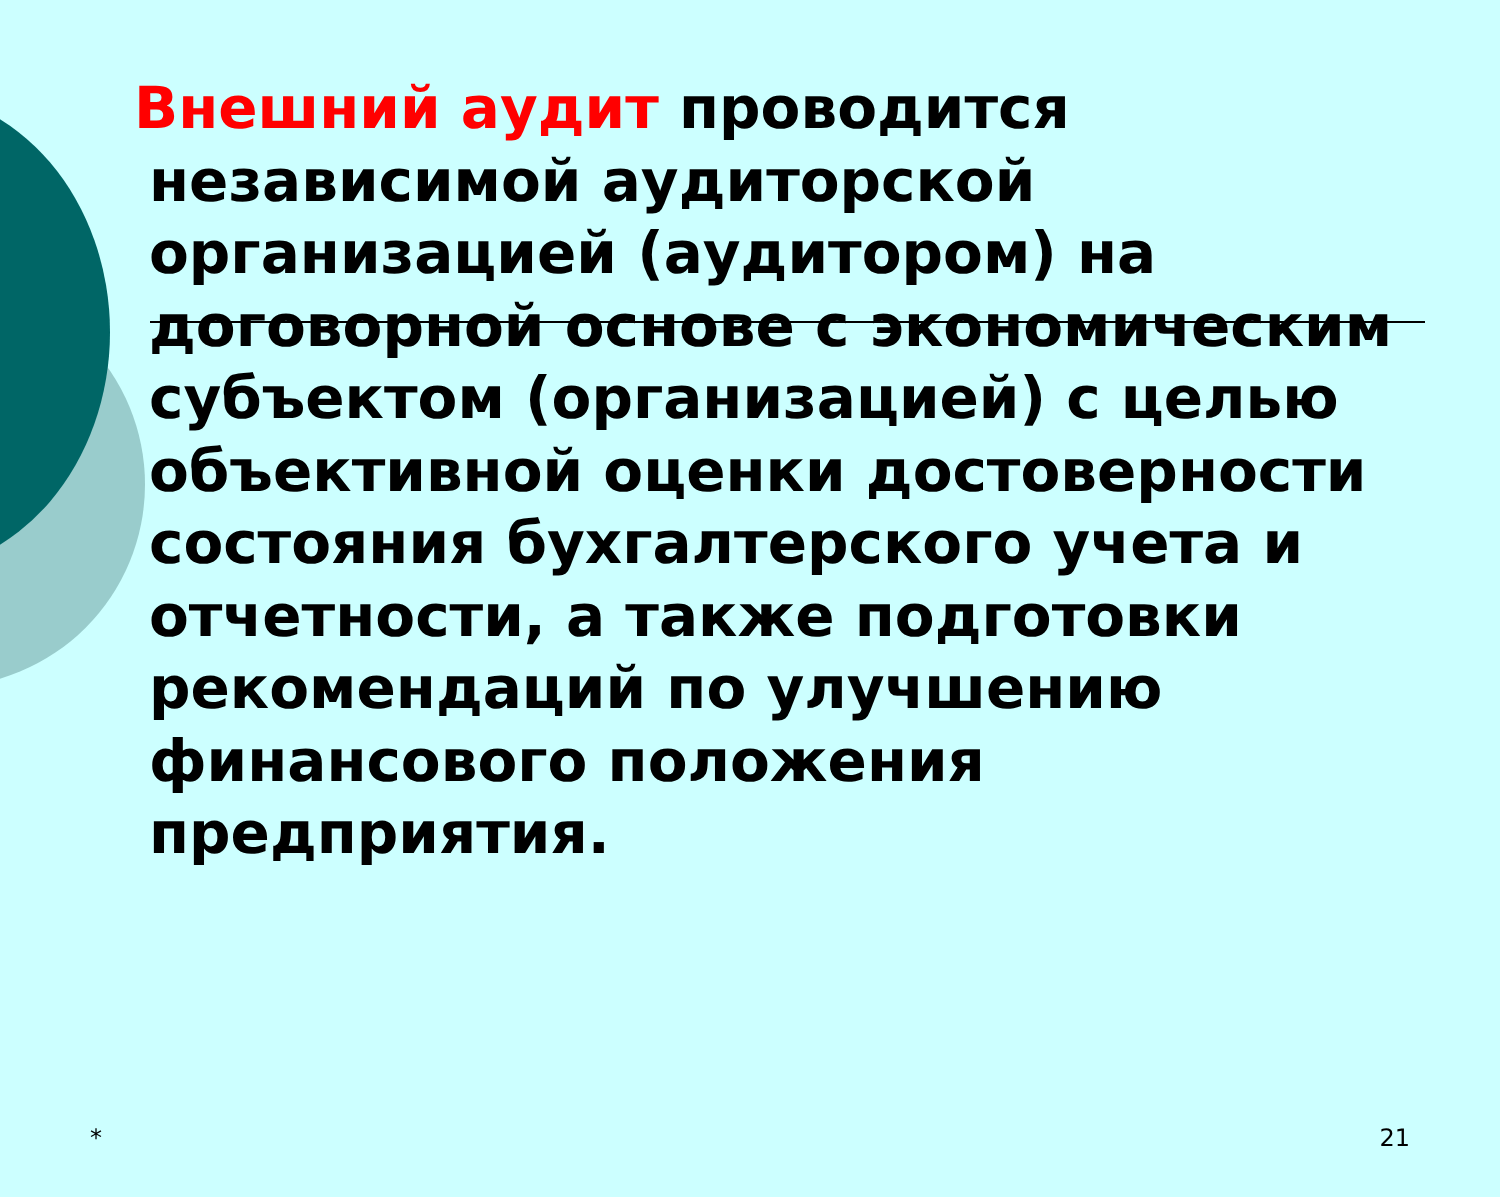Внешний аудит проводится
независимой аудиторской организацией (аудитором) на договорной основе с экономическим субъектом (организацией) с целью объективной оценки достоверности состояния бухгалтерского учета и отчетности, а также подготовки рекомендаций по улучшению финансового положения предприятия.
* 21